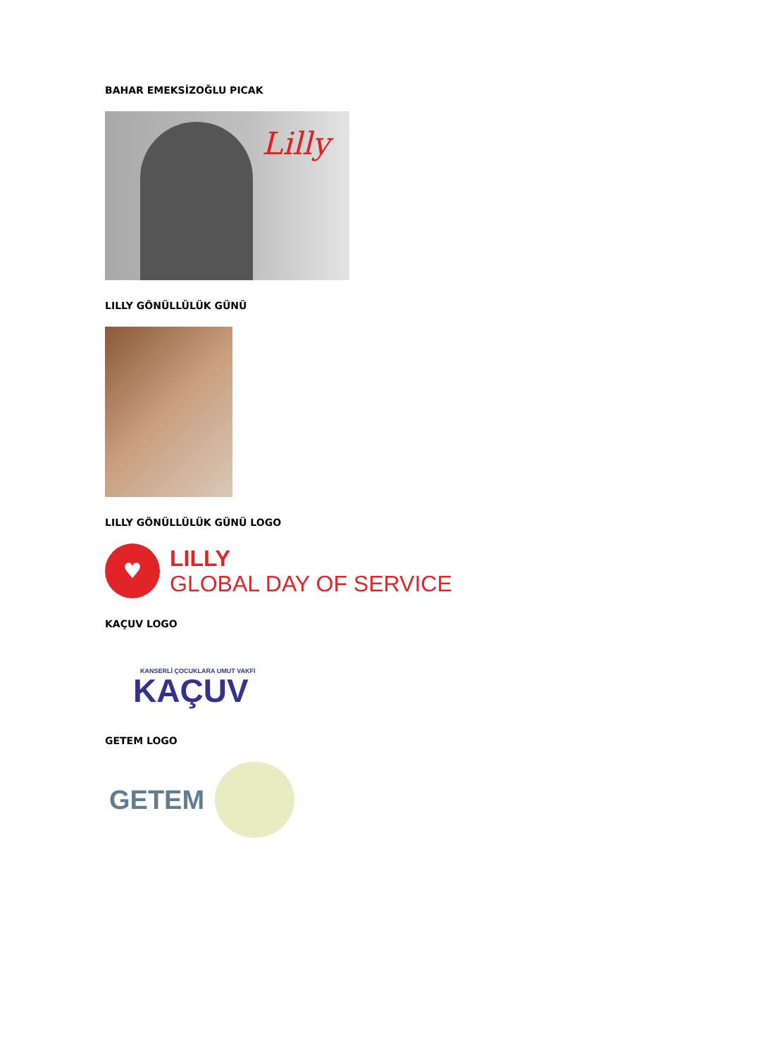BAHAR EMEKSİZOĞLU PICAK
Lilly
LILLY GÖNÜLLÜLÜK GÜNÜ
LILLY GÖNÜLLÜLÜK GÜNÜ LOGO
♥
LILLY
GLOBAL DAY OF SERVICE
KAÇUV LOGO
KANSERLİ ÇOCUKLARA UMUT VAKFI
KAÇUV
GETEM LOGO
GETEM